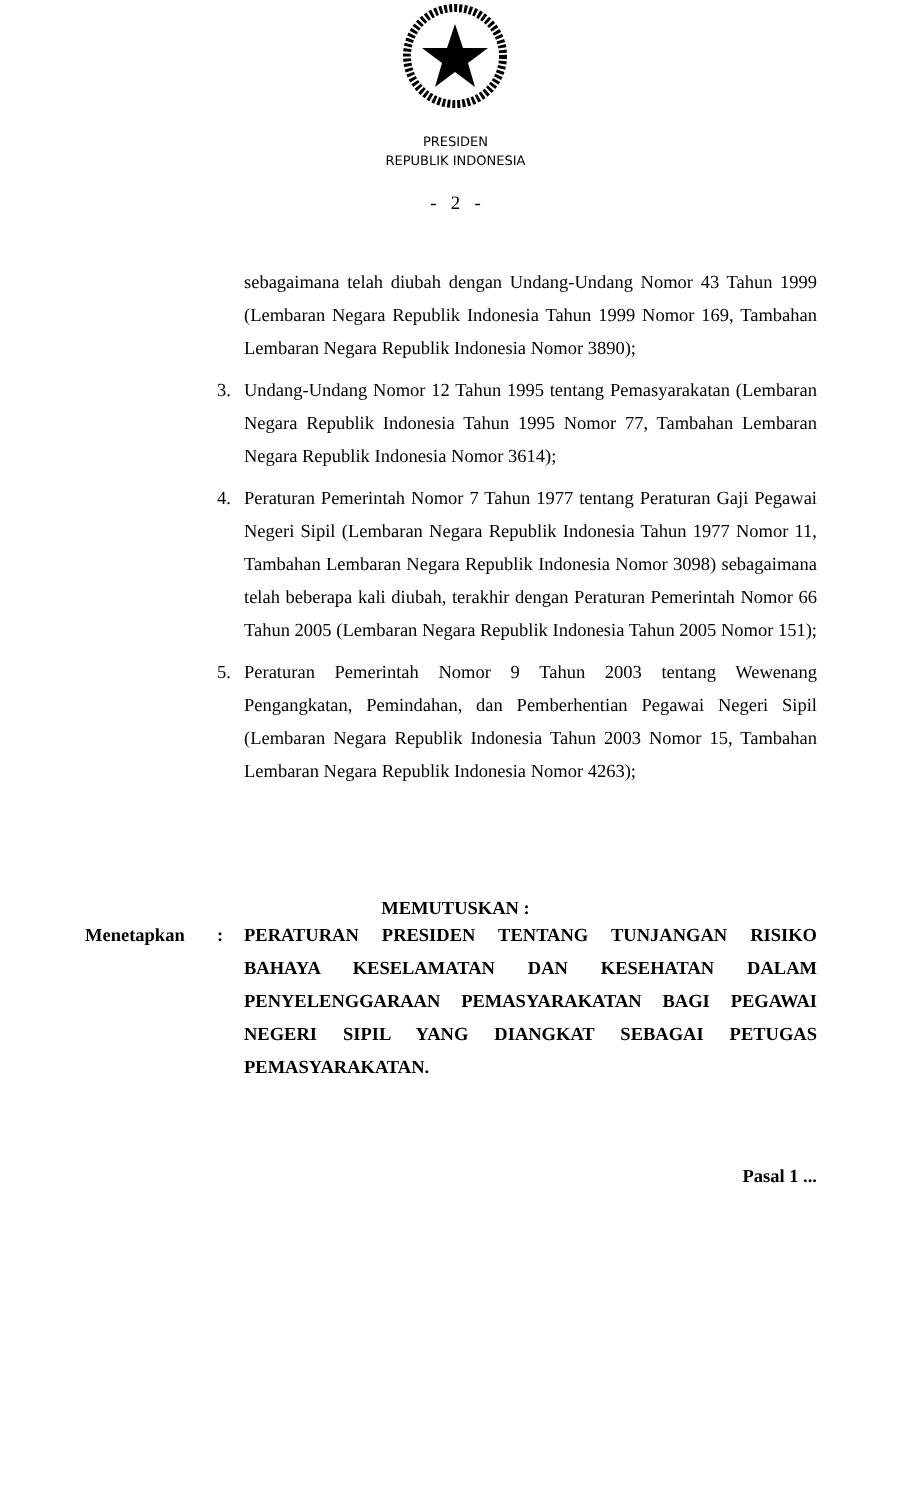PRESIDEN
REPUBLIK INDONESIA
- 2 -
sebagaimana telah diubah dengan Undang-Undang Nomor 43 Tahun 1999 (Lembaran Negara Republik Indonesia Tahun 1999 Nomor 169, Tambahan Lembaran Negara Republik Indonesia Nomor 3890);
3. Undang-Undang Nomor 12 Tahun 1995 tentang Pemasyarakatan (Lembaran Negara Republik Indonesia Tahun 1995 Nomor 77, Tambahan Lembaran Negara Republik Indonesia Nomor 3614);
4. Peraturan Pemerintah Nomor 7 Tahun 1977 tentang Peraturan Gaji Pegawai Negeri Sipil (Lembaran Negara Republik Indonesia Tahun 1977 Nomor 11, Tambahan Lembaran Negara Republik Indonesia Nomor 3098) sebagaimana telah beberapa kali diubah, terakhir dengan Peraturan Pemerintah Nomor 66 Tahun 2005 (Lembaran Negara Republik Indonesia Tahun 2005 Nomor 151);
5. Peraturan Pemerintah Nomor 9 Tahun 2003 tentang Wewenang Pengangkatan, Pemindahan, dan Pemberhentian Pegawai Negeri Sipil (Lembaran Negara Republik Indonesia Tahun 2003 Nomor 15, Tambahan Lembaran Negara Republik Indonesia Nomor 4263);
MEMUTUSKAN :
Menetapkan: PERATURAN PRESIDEN TENTANG TUNJANGAN RISIKO BAHAYA KESELAMATAN DAN KESEHATAN DALAM PENYELENGGARAAN PEMASYARAKATAN BAGI PEGAWAI NEGERI SIPIL YANG DIANGKAT SEBAGAI PETUGAS PEMASYARAKATAN.
Pasal 1 ...